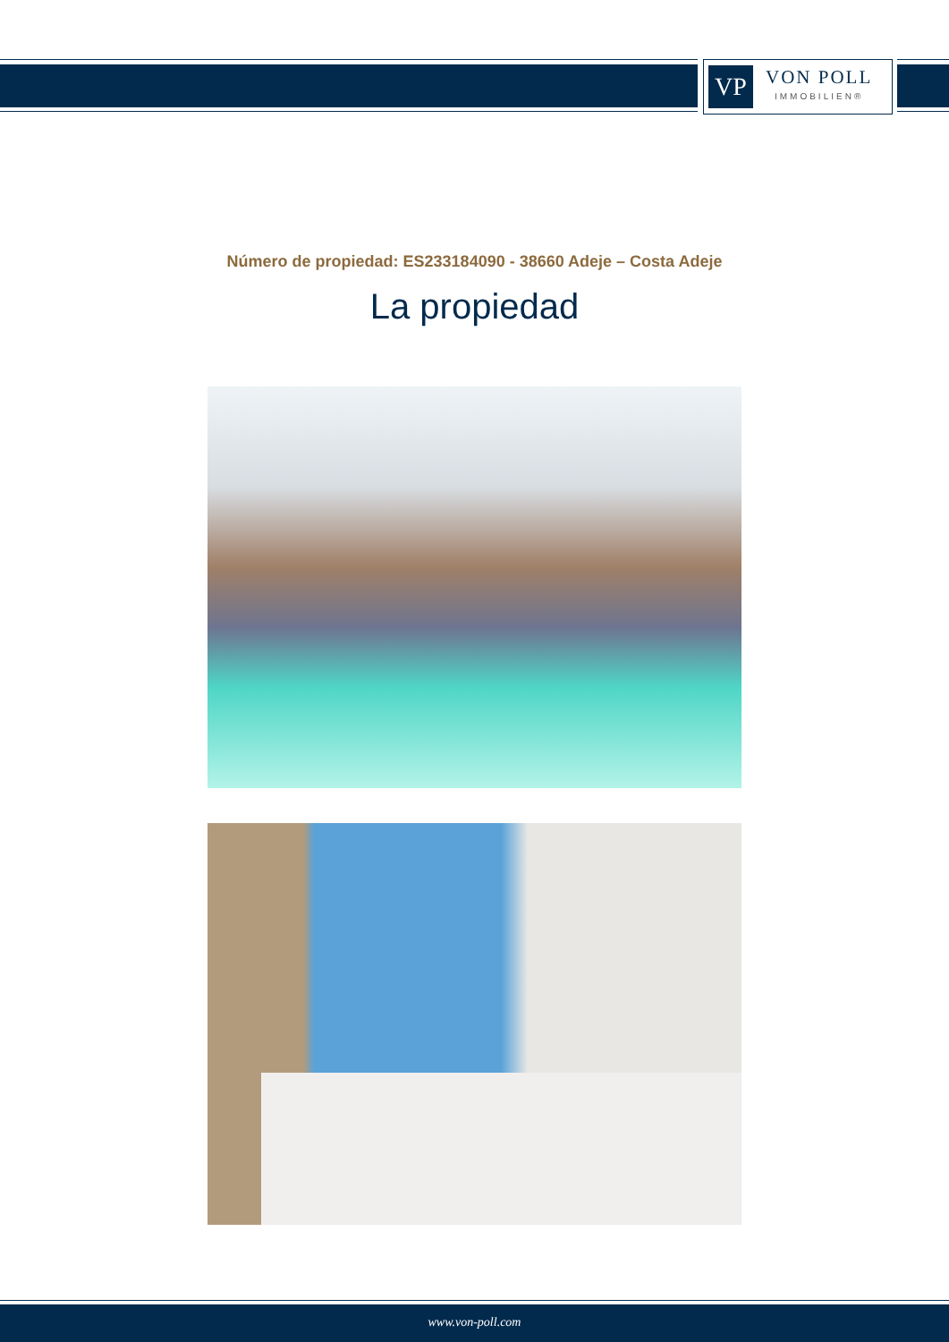VP
VON POLL
IMMOBILIEN®
Número de propiedad: ES233184090 - 38660 Adeje – Costa Adeje
La propiedad
www.von-poll.com